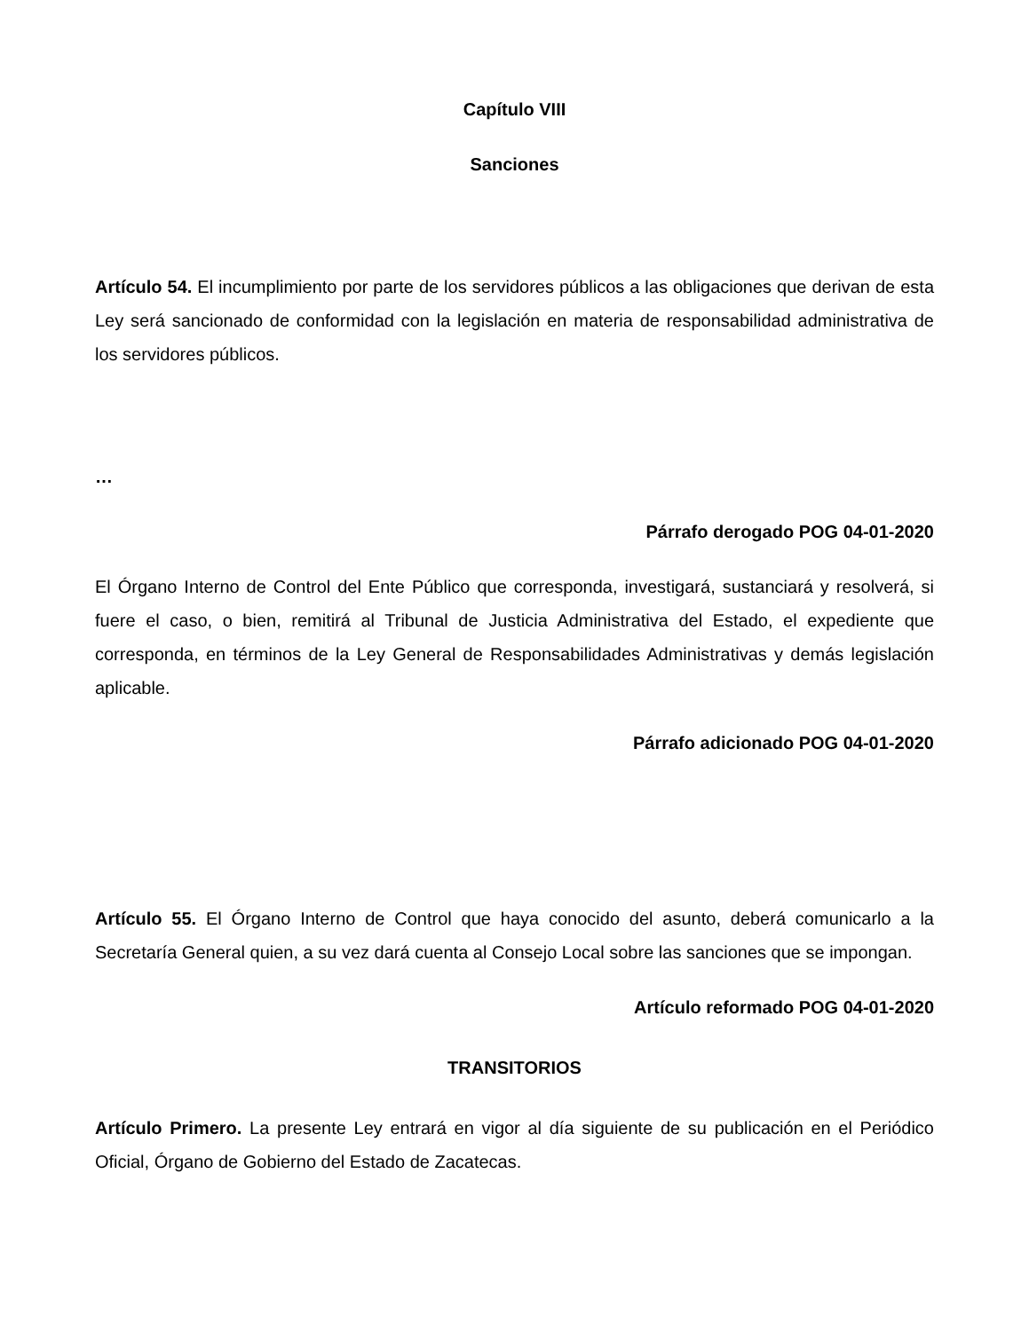Capítulo VIII
Sanciones
Artículo 54. El incumplimiento por parte de los servidores públicos a las obligaciones que derivan de esta Ley será sancionado de conformidad con la legislación en materia de responsabilidad administrativa de los servidores públicos.
…
Párrafo derogado POG 04-01-2020
El Órgano Interno de Control del Ente Público que corresponda, investigará, sustanciará y resolverá, si fuere el caso, o bien, remitirá al Tribunal de Justicia Administrativa del Estado, el expediente que corresponda, en términos de la Ley General de Responsabilidades Administrativas y demás legislación aplicable.
Párrafo adicionado POG 04-01-2020
Artículo 55. El Órgano Interno de Control que haya conocido del asunto, deberá comunicarlo a la Secretaría General quien, a su vez dará cuenta al Consejo Local sobre las sanciones que se impongan.
Artículo reformado POG 04-01-2020
TRANSITORIOS
Artículo Primero. La presente Ley entrará en vigor al día siguiente de su publicación en el Periódico Oficial, Órgano de Gobierno del Estado de Zacatecas.